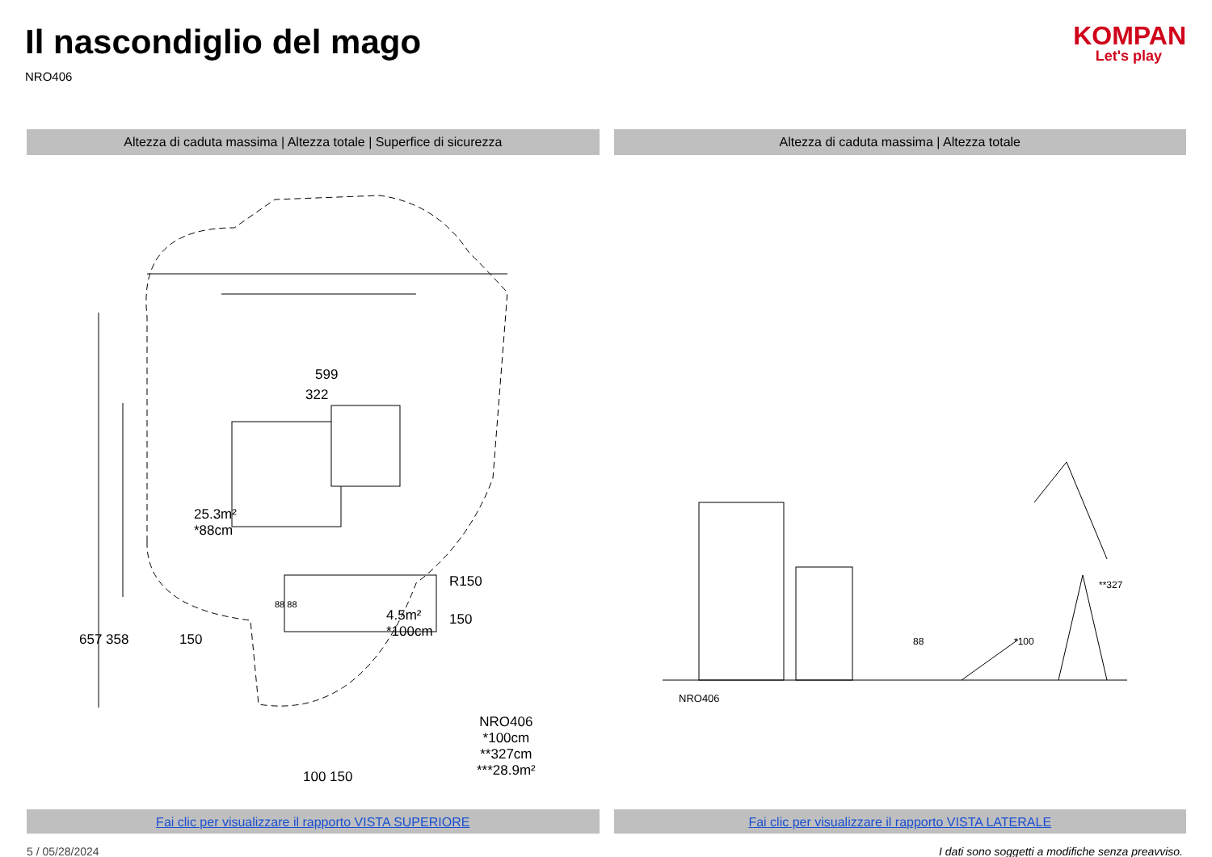Il nascondiglio del mago
NRO406
KOMPAN
Let's play
Altezza di caduta massima | Altezza totale | Superfice di sicurezza
Altezza di caduta massima | Altezza totale
599
322
25.3m²
*88cm
150
R150
150
4.5m²
*100cm
NRO406
*100cm
**327cm
***28.9m²
657 358
88 88
100 150
NRO406
88 *100
**327
Fai clic per visualizzare il rapporto VISTA SUPERIORE
Fai clic per visualizzare il rapporto VISTA LATERALE
5 / 05/28/2024 I dati sono soggetti a modifiche senza preavviso.